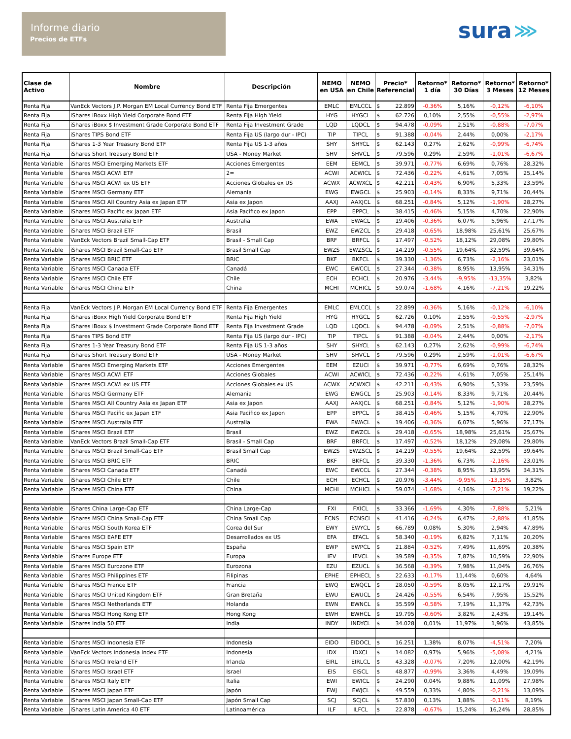Informe diario
Precios de ETFs
sura ⋙
| Clase de Activo | Nombre | Descripción | NEMO en USA | NEMO en Chile | Precio* Referencial | Retorno* 1 día | Retorno* 30 Días | Retorno* 3 Meses | Retorno* 12 Meses |
| --- | --- | --- | --- | --- | --- | --- | --- | --- | --- |
| Renta Fija | VanEck Vectors J.P. Morgan EM Local Currency Bond ETF | Renta Fija Emergentes | EMLC | EMLCCL | $ 22.899 | -0,36% | 5,16% | -0,12% | -6,10% |
| Renta Fija | iShares iBoxx High Yield Corporate Bond ETF | Renta Fija High Yield | HYG | HYGCL | $ 62.726 | 0,10% | 2,55% | -0,55% | -2,97% |
| Renta Fija | iShares iBoxx $ Investment Grade Corporate Bond ETF | Renta Fija Investment Grade | LQD | LQDCL | $ 94.478 | -0,09% | 2,51% | -0,88% | -7,07% |
| Renta Fija | iShares TIPS Bond ETF | Renta Fija US (largo dur - IPC) | TIP | TIPCL | $ 91.388 | -0,04% | 2,44% | 0,00% | -2,17% |
| Renta Fija | iShares 1-3 Year Treasury Bond ETF | Renta Fija US 1-3 años | SHY | SHYCL | $ 62.143 | 0,27% | 2,62% | -0,99% | -6,74% |
| Renta Fija | iShares Short Treasury Bond ETF | USA - Money Market | SHV | SHVCL | $ 79.596 | 0,29% | 2,59% | -1,01% | -6,67% |
| Renta Variable | iShares MSCI Emerging Markets ETF | Acciones Emergentes | EEM | EEMCL | $ 39.971 | -0,77% | 6,69% | 0,76% | 28,32% |
| Renta Variable | iShares MSCI ACWI ETF | 2= | ACWI | ACWICL | $ 72.436 | -0,22% | 4,61% | 7,05% | 25,14% |
| Renta Variable | iShares MSCI ACWI ex US ETF | Acciones Globales ex US | ACWX | ACWXCL | $ 42.211 | -0,43% | 6,90% | 5,33% | 23,59% |
| Renta Variable | iShares MSCI Germany ETF | Alemania | EWG | EWGCL | $ 25.903 | -0,14% | 8,33% | 9,71% | 20,44% |
| Renta Variable | iShares MSCI All Country Asia ex Japan ETF | Asia ex Japon | AAXJ | AAXJCL | $ 68.251 | -0,84% | 5,12% | -1,90% | 28,27% |
| Renta Variable | iShares MSCI Pacific ex Japan ETF | Asia Pacífico ex Japon | EPP | EPPCL | $ 38.415 | -0,46% | 5,15% | 4,70% | 22,90% |
| Renta Variable | iShares MSCI Australia ETF | Australia | EWA | EWACL | $ 19.406 | -0,36% | 6,07% | 5,96% | 27,17% |
| Renta Variable | iShares MSCI Brazil ETF | Brasil | EWZ | EWZCL | $ 29.418 | -0,65% | 18,98% | 25,61% | 25,67% |
| Renta Variable | VanEck Vectors Brazil Small-Cap ETF | Brasil - Small Cap | BRF | BRFCL | $ 17.497 | -0,52% | 18,12% | 29,08% | 29,80% |
| Renta Variable | iShares MSCI Brazil Small-Cap ETF | Brasil Small Cap | EWZS | EWZSCL | $ 14.219 | -0,55% | 19,64% | 32,59% | 39,64% |
| Renta Variable | iShares MSCI BRIC ETF | BRIC | BKF | BKFCL | $ 39.330 | -1,36% | 6,73% | -2,16% | 23,01% |
| Renta Variable | iShares MSCI Canada ETF | Canadá | EWC | EWCCL | $ 27.344 | -0,38% | 8,95% | 13,95% | 34,31% |
| Renta Variable | iShares MSCI Chile ETF | Chile | ECH | ECHCL | $ 20.976 | -3,44% | -9,95% | -13,35% | 3,82% |
| Renta Variable | iShares MSCI China ETF | China | MCHI | MCHICL | $ 59.074 | -1,68% | 4,16% | -7,21% | 19,22% |
| Renta Fija | VanEck Vectors J.P. Morgan EM Local Currency Bond ETF | Renta Fija Emergentes | EMLC | EMLCCL | $ 22.899 | -0,36% | 5,16% | -0,12% | -6,10% |
| Renta Fija | iShares iBoxx High Yield Corporate Bond ETF | Renta Fija High Yield | HYG | HYGCL | $ 62.726 | 0,10% | 2,55% | -0,55% | -2,97% |
| Renta Fija | iShares iBoxx $ Investment Grade Corporate Bond ETF | Renta Fija Investment Grade | LQD | LQDCL | $ 94.478 | -0,09% | 2,51% | -0,88% | -7,07% |
| Renta Fija | iShares TIPS Bond ETF | Renta Fija US (largo dur - IPC) | TIP | TIPCL | $ 91.388 | -0,04% | 2,44% | 0,00% | -2,17% |
| Renta Fija | iShares 1-3 Year Treasury Bond ETF | Renta Fija US 1-3 años | SHY | SHYCL | $ 62.143 | 0,27% | 2,62% | -0,99% | -6,74% |
| Renta Fija | iShares Short Treasury Bond ETF | USA - Money Market | SHV | SHVCL | $ 79.596 | 0,29% | 2,59% | -1,01% | -6,67% |
| Renta Variable | iShares MSCI Emerging Markets ETF | Acciones Emergentes | EEM | EZUCI | $ 39.971 | -0,77% | 6,69% | 0,76% | 28,32% |
| Renta Variable | iShares MSCI ACWI ETF | Acciones Globales | ACWI | ACWICL | $ 72.436 | -0,22% | 4,61% | 7,05% | 25,14% |
| Renta Variable | iShares MSCI ACWI ex US ETF | Acciones Globales ex US | ACWX | ACWXCL | $ 42.211 | -0,43% | 6,90% | 5,33% | 23,59% |
| Renta Variable | iShares MSCI Germany ETF | Alemania | EWG | EWGCL | $ 25.903 | -0,14% | 8,33% | 9,71% | 20,44% |
| Renta Variable | iShares MSCI All Country Asia ex Japan ETF | Asia ex Japon | AAXJ | AAXJCL | $ 68.251 | -0,84% | 5,12% | -1,90% | 28,27% |
| Renta Variable | iShares MSCI Pacific ex Japan ETF | Asia Pacífico ex Japon | EPP | EPPCL | $ 38.415 | -0,46% | 5,15% | 4,70% | 22,90% |
| Renta Variable | iShares MSCI Australia ETF | Australia | EWA | EWACL | $ 19.406 | -0,36% | 6,07% | 5,96% | 27,17% |
| Renta Variable | iShares MSCI Brazil ETF | Brasil | EWZ | EWZCL | $ 29.418 | -0,65% | 18,98% | 25,61% | 25,67% |
| Renta Variable | VanEck Vectors Brazil Small-Cap ETF | Brasil - Small Cap | BRF | BRFCL | $ 17.497 | -0,52% | 18,12% | 29,08% | 29,80% |
| Renta Variable | iShares MSCI Brazil Small-Cap ETF | Brasil Small Cap | EWZS | EWZSCL | $ 14.219 | -0,55% | 19,64% | 32,59% | 39,64% |
| Renta Variable | iShares MSCI BRIC ETF | BRIC | BKF | BKFCL | $ 39.330 | -1,36% | 6,73% | -2,16% | 23,01% |
| Renta Variable | iShares MSCI Canada ETF | Canadá | EWC | EWCCL | $ 27.344 | -0,38% | 8,95% | 13,95% | 34,31% |
| Renta Variable | iShares MSCI Chile ETF | Chile | ECH | ECHCL | $ 20.976 | -3,44% | -9,95% | -13,35% | 3,82% |
| Renta Variable | iShares MSCI China ETF | China | MCHI | MCHICL | $ 59.074 | -1,68% | 4,16% | -7,21% | 19,22% |
| Renta Variable | iShares China Large-Cap ETF | China Large-Cap | FXI | FXICL | $ 33.366 | -1,69% | 4,30% | -7,88% | 5,21% |
| Renta Variable | iShares MSCI China Small-Cap ETF | China Small Cap | ECNS | ECNSCL | $ 41.416 | -0,24% | 6,47% | -2,88% | 41,85% |
| Renta Variable | iShares MSCI South Korea ETF | Corea del Sur | EWY | EWYCL | $ 66.789 | 0,08% | 5,30% | 2,94% | 47,89% |
| Renta Variable | iShares MSCI EAFE ETF | Desarrollados ex US | EFA | EFACL | $ 58.340 | -0,19% | 6,82% | 7,11% | 20,20% |
| Renta Variable | iShares MSCI Spain ETF | España | EWP | EWPCL | $ 21.884 | -0,52% | 7,49% | 11,69% | 20,38% |
| Renta Variable | iShares Europe ETF | Europa | IEV | IEVCL | $ 39.589 | -0,35% | 7,87% | 10,59% | 22,90% |
| Renta Variable | iShares MSCI Eurozone ETF | Eurozona | EZU | EZUCL | $ 36.568 | -0,39% | 7,98% | 11,04% | 26,76% |
| Renta Variable | iShares MSCI Philippines ETF | Filipinas | EPHE | EPHECL | $ 22.633 | -0,17% | 11,44% | 0,60% | 4,64% |
| Renta Variable | iShares MSCI France ETF | Francia | EWQ | EWQCL | $ 28.050 | -0,59% | 8,05% | 12,17% | 29,91% |
| Renta Variable | iShares MSCI United Kingdom ETF | Gran Bretaña | EWU | EWUCL | $ 24.426 | -0,55% | 6,54% | 7,95% | 15,52% |
| Renta Variable | iShares MSCI Netherlands ETF | Holanda | EWN | EWNCL | $ 35.599 | -0,58% | 7,19% | 11,37% | 42,73% |
| Renta Variable | iShares MSCI Hong Kong ETF | Hong Kong | EWH | EWHCL | $ 19.795 | -0,60% | 3,82% | 2,43% | 19,14% |
| Renta Variable | iShares India 50 ETF | India | INDY | INDYCL | $ 34.028 | 0,01% | 11,97% | 1,96% | 43,85% |
| Renta Variable | iShares MSCI Indonesia ETF | Indonesia | EIDO | EIDOCL | $ 16.251 | 1,38% | 8,07% | -4,51% | 7,20% |
| Renta Variable | VanEck Vectors Indonesia Index ETF | Indonesia | IDX | IDXCL | $ 14.082 | 0,97% | 5,96% | -5,08% | 4,21% |
| Renta Variable | iShares MSCI Ireland ETF | Irlanda | EIRL | EIRLCL | $ 43.328 | -0,07% | 7,20% | 12,00% | 42,19% |
| Renta Variable | iShares MSCI Israel ETF | Israel | EIS | EISCL | $ 48.877 | -0,99% | 3,36% | 4,49% | 19,09% |
| Renta Variable | iShares MSCI Italy ETF | Italia | EWI | EWICL | $ 24.290 | 0,04% | 9,88% | 11,09% | 27,98% |
| Renta Variable | iShares MSCI Japan ETF | Japón | EWJ | EWJCL | $ 49.559 | 0,33% | 4,80% | -0,21% | 13,09% |
| Renta Variable | iShares MSCI Japan Small-Cap ETF | Japón Small Cap | SCJ | SCJCL | $ 57.830 | 0,13% | 1,88% | -0,11% | 8,19% |
| Renta Variable | iShares Latin America 40 ETF | Latinoamérica | ILF | ILFCL | $ 22.878 | -0,67% | 15,24% | 16,24% | 28,85% |